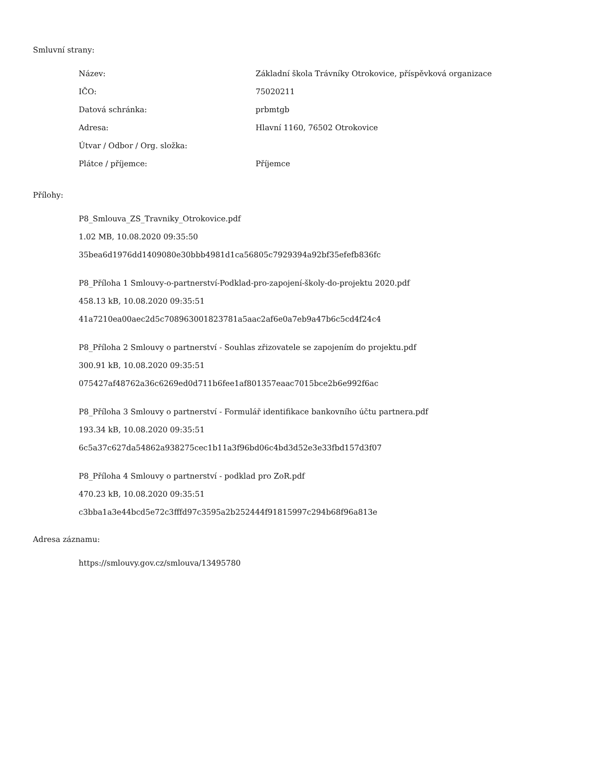Smluvní strany:
| Název: | Základní škola Trávníky Otrokovice, příspěvková organizace |
| IČO: | 75020211 |
| Datová schránka: | prbmtgb |
| Adresa: | Hlavní 1160, 76502 Otrokovice |
| Útvar / Odbor / Org. složka: | |
| Plátce / příjemce: | Příjemce |
Přílohy:
P8_Smlouva_ZS_Travniky_Otrokovice.pdf
1.02 MB, 10.08.2020 09:35:50
35bea6d1976dd1409080e30bbb4981d1ca56805c7929394a92bf35efefb836fc
P8_Příloha 1 Smlouvy-o-partnerství-Podklad-pro-zapojení-školy-do-projektu 2020.pdf
458.13 kB, 10.08.2020 09:35:51
41a7210ea00aec2d5c708963001823781a5aac2af6e0a7eb9a47b6c5cd4f24c4
P8_Příloha 2 Smlouvy o partnerství - Souhlas zřizovatele se zapojením do projektu.pdf
300.91 kB, 10.08.2020 09:35:51
075427af48762a36c6269ed0d711b6fee1af801357eaac7015bce2b6e992f6ac
P8_Příloha 3 Smlouvy o partnerství - Formulář identifikace bankovního účtu partnera.pdf
193.34 kB, 10.08.2020 09:35:51
6c5a37c627da54862a938275cec1b11a3f96bd06c4bd3d52e3e33fbd157d3f07
P8_Příloha 4 Smlouvy o partnerství - podklad pro ZoR.pdf
470.23 kB, 10.08.2020 09:35:51
c3bba1a3e44bcd5e72c3fffd97c3595a2b252444f91815997c294b68f96a813e
Adresa záznamu:
https://smlouvy.gov.cz/smlouva/13495780